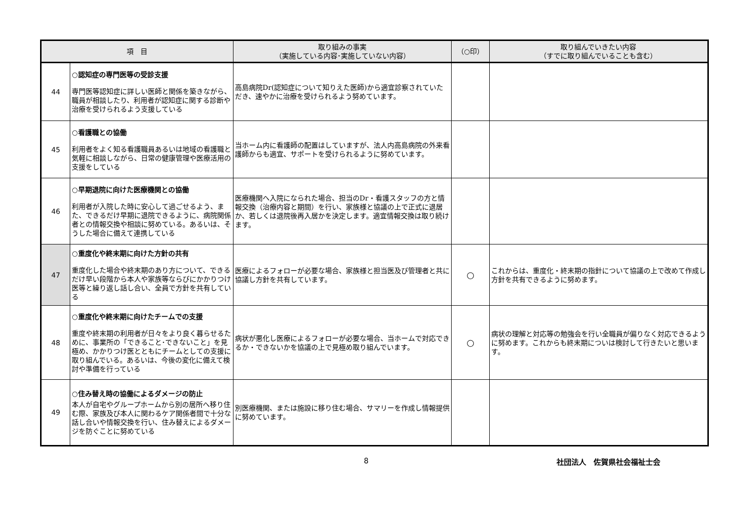| 項 目 | | 取り組みの事実 （実施している内容･実施していない内容） | （○印） | 取り組んでいきたい内容 （すでに取り組んでいることも含む） |
| --- | --- | --- | --- | --- |
| 44 | ○認知症の専門医等の受診支援 専門医等認知症に詳しい医師と関係を築きながら、職員が相談したり、利用者が認知症に関する診断や治療を受けられるよう支援している | 高島病院Dr(認知症について知りえた医師)から適宜診察されていただき、速やかに治療を受けられるよう努めています。 | | |
| 45 | ○看護職との協働 利用者をよく知る看護職員あるいは地域の看護職と気軽に相談しながら、日常の健康管理や医療活用の支援をしている | 当ホーム内に看護師の配置はしていますが、法人内高島病院の外来看護師からも適宜、サポートを受けられるように努めています。 | | |
| 46 | ○早期退院に向けた医療機関との協働 利用者が入院した時に安心して過ごせるよう、また、できるだけ早期に退院できるように、病院関係者との情報交換や相談に努めている。あるいは、そうした場合に備えて連携している | 医療機関へ入院になられた場合、担当のDr・看護スタッフの方と情報交換（治療内容と期間）を行い、家族様と協議の上で正式に退居か、若しくは退院後再入居かを決定します。適宜情報交換は取り続けます。 | | |
| 47 | ○重度化や終末期に向けた方針の共有 重度化した場合や終末期のあり方について、できるだけ早い段階から本人や家族等ならびにかかりつけ医等と繰り返し話し合い、全員で方針を共有している | 医療によるフォローが必要な場合、家族様と担当医及び管理者と共に協議し方針を共有しています。 | ○ | これからは、重度化・終末期の指針について協議の上で改めて作成し方針を共有できるように努めます。 |
| 48 | ○重度化や終末期に向けたチームでの支援 重度や終末期の利用者が日々をより良く暮らせるために、事業所の「できること･できないこと」を見極め、かかりつけ医とともにチームとしての支援に取り組んでいる。あるいは、今後の変化に備えて検討や準備を行っている | 病状が悪化し医療によるフォローが必要な場合、当ホームで対応できるか・できないかを協議の上で見極め取り組んでいます。 | ○ | 病状の理解と対応等の勉強会を行い全職員が偏りなく対応できるように努めます。これからも終末期についは検討して行きたいと思います。 |
| 49 | ○住み替え時の協働によるダメージの防止 本人が自宅やグループホームから別の居所へ移り住む際、家族及び本人に関わるケア関係者間で十分な話し合いや情報交換を行い、住み替えによるダメージを防ぐことに努めている | 別医療機関、または施設に移り住む場合、サマリーを作成し情報提供に努めています。 | | |
8 社団法人　佐賀県社会福祉士会